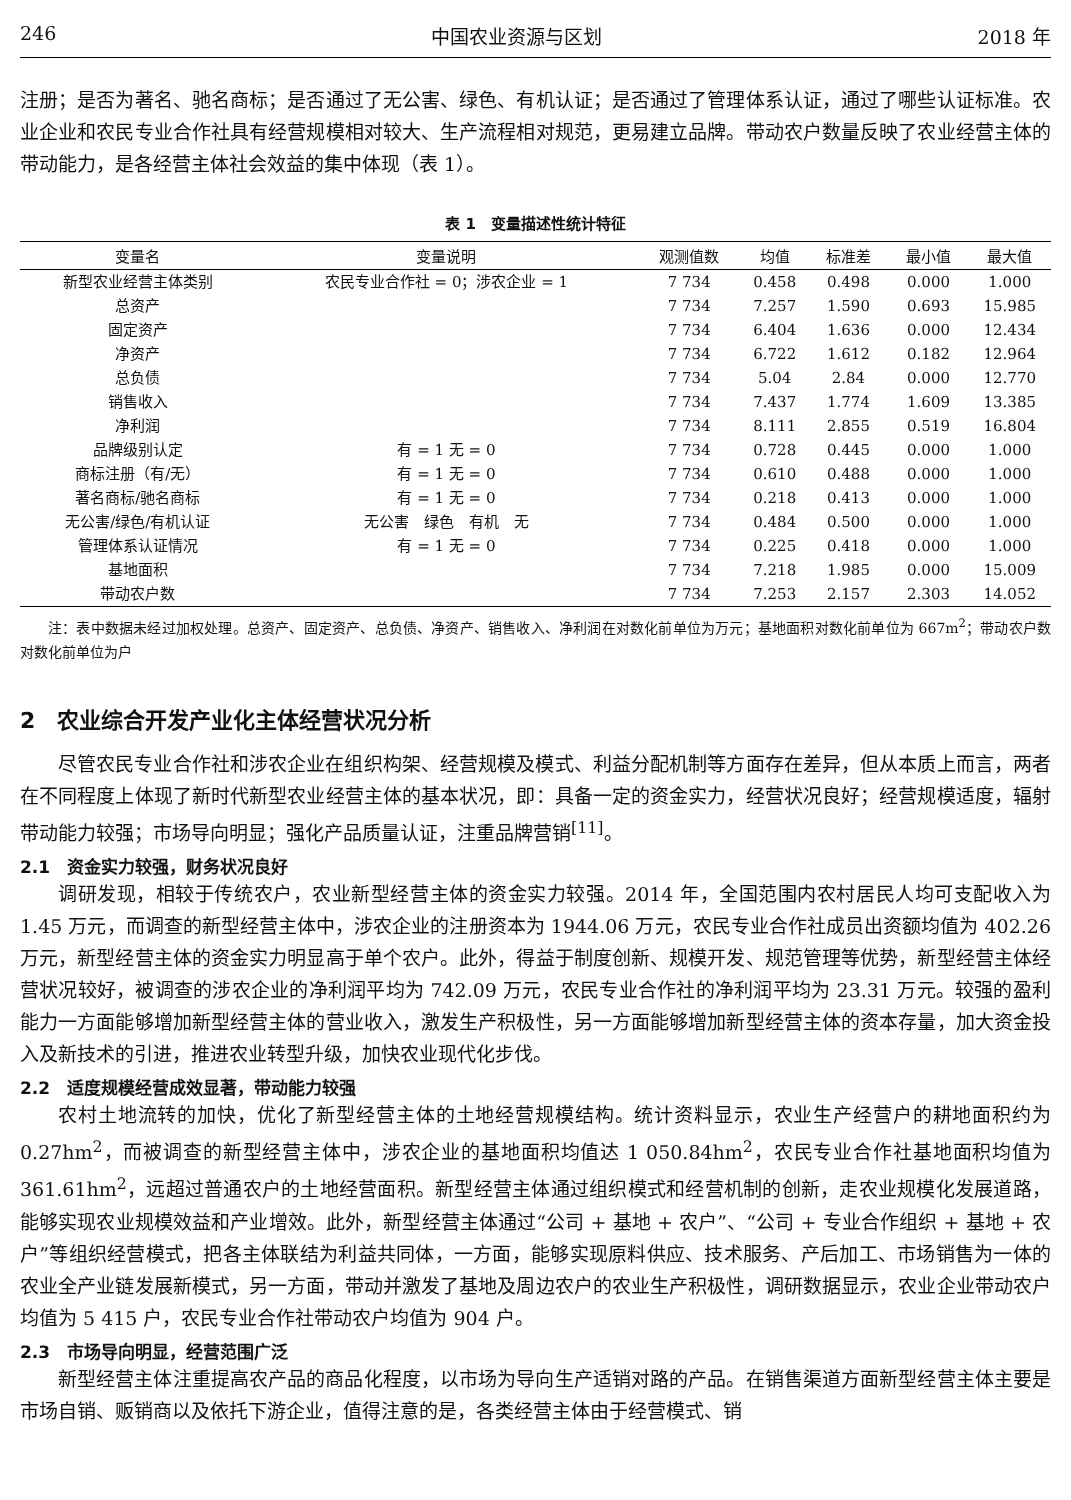246 中国农业资源与区划 2018 年
注册；是否为著名、驰名商标；是否通过了无公害、绿色、有机认证；是否通过了管理体系认证，通过了哪些认证标准。农业企业和农民专业合作社具有经营规模相对较大、生产流程相对规范，更易建立品牌。带动农户数量反映了农业经营主体的带动能力，是各经营主体社会效益的集中体现（表 1）。
表 1　变量描述性统计特征
| 变量名 | 变量说明 | 观测值数 | 均值 | 标准差 | 最小值 | 最大值 |
| --- | --- | --- | --- | --- | --- | --- |
| 新型农业经营主体类别 | 农民专业合作社 = 0；涉农企业 = 1 | 7 734 | 0.458 | 0.498 | 0.000 | 1.000 |
| 总资产 | | 7 734 | 7.257 | 1.590 | 0.693 | 15.985 |
| 固定资产 | | 7 734 | 6.404 | 1.636 | 0.000 | 12.434 |
| 净资产 | | 7 734 | 6.722 | 1.612 | 0.182 | 12.964 |
| 总负债 | | 7 734 | 5.04 | 2.84 | 0.000 | 12.770 |
| 销售收入 | | 7 734 | 7.437 | 1.774 | 1.609 | 13.385 |
| 净利润 | | 7 734 | 8.111 | 2.855 | 0.519 | 16.804 |
| 品牌级别认定 | 有 = 1 无 = 0 | 7 734 | 0.728 | 0.445 | 0.000 | 1.000 |
| 商标注册（有/无） | 有 = 1 无 = 0 | 7 734 | 0.610 | 0.488 | 0.000 | 1.000 |
| 著名商标/驰名商标 | 有 = 1 无 = 0 | 7 734 | 0.218 | 0.413 | 0.000 | 1.000 |
| 无公害/绿色/有机认证 | 无公害 绿色 有机 无 | 7 734 | 0.484 | 0.500 | 0.000 | 1.000 |
| 管理体系认证情况 | 有 = 1 无 = 0 | 7 734 | 0.225 | 0.418 | 0.000 | 1.000 |
| 基地面积 | | 7 734 | 7.218 | 1.985 | 0.000 | 15.009 |
| 带动农户数 | | 7 734 | 7.253 | 2.157 | 2.303 | 14.052 |
注：表中数据未经过加权处理。总资产、固定资产、总负债、净资产、销售收入、净利润在对数化前单位为万元；基地面积对数化前单位为 667m<sup>2</sup>；带动农户数对数化前单位为户
2　农业综合开发产业化主体经营状况分析
尽管农民专业合作社和涉农企业在组织构架、经营规模及模式、利益分配机制等方面存在差异，但从本质上而言，两者在不同程度上体现了新时代新型农业经营主体的基本状况，即：具备一定的资金实力，经营状况良好；经营规模适度，辐射带动能力较强；市场导向明显；强化产品质量认证，注重品牌营销<sup>[11]</sup>。
2.1　资金实力较强，财务状况良好
调研发现，相较于传统农户，农业新型经营主体的资金实力较强。2014 年，全国范围内农村居民人均可支配收入为 1.45 万元，而调查的新型经营主体中，涉农企业的注册资本为 1944.06 万元，农民专业合作社成员出资额均值为 402.26 万元，新型经营主体的资金实力明显高于单个农户。此外，得益于制度创新、规模开发、规范管理等优势，新型经营主体经营状况较好，被调查的涉农企业的净利润平均为 742.09 万元，农民专业合作社的净利润平均为 23.31 万元。较强的盈利能力一方面能够增加新型经营主体的营业收入，激发生产积极性，另一方面能够增加新型经营主体的资本存量，加大资金投入及新技术的引进，推进农业转型升级，加快农业现代化步伐。
2.2　适度规模经营成效显著，带动能力较强
农村土地流转的加快，优化了新型经营主体的土地经营规模结构。统计资料显示，农业生产经营户的耕地面积约为 0.27hm<sup>2</sup>，而被调查的新型经营主体中，涉农企业的基地面积均值达 1 050.84hm<sup>2</sup>，农民专业合作社基地面积均值为 361.61hm<sup>2</sup>，远超过普通农户的土地经营面积。新型经营主体通过组织模式和经营机制的创新，走农业规模化发展道路，能够实现农业规模效益和产业增效。此外，新型经营主体通过“公司 + 基地 + 农户”、“公司 + 专业合作组织 + 基地 + 农户”等组织经营模式，把各主体联结为利益共同体，一方面，能够实现原料供应、技术服务、产后加工、市场销售为一体的农业全产业链发展新模式，另一方面，带动并激发了基地及周边农户的农业生产积极性，调研数据显示，农业企业带动农户均值为 5 415 户，农民专业合作社带动农户均值为 904 户。
2.3　市场导向明显，经营范围广泛
新型经营主体注重提高农产品的商品化程度，以市场为导向生产适销对路的产品。在销售渠道方面新型经营主体主要是市场自销、贩销商以及依托下游企业，值得注意的是，各类经营主体由于经营模式、销